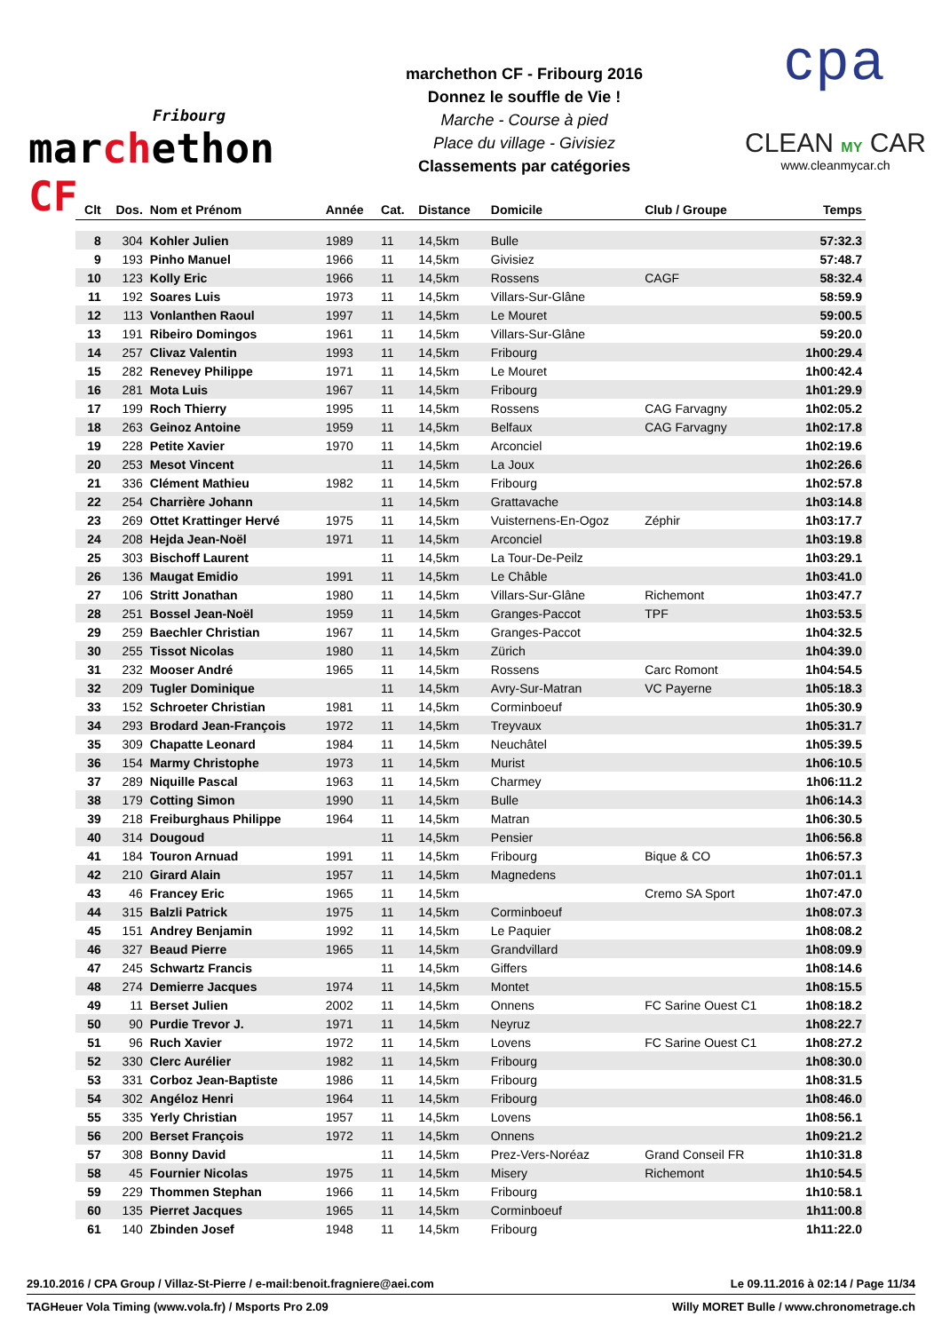Fribourg
marchethon CF
marchethon CF - Fribourg 2016
Donnez le souffle de Vie !
Marche - Course à pied
Place du village - Givisiez
Classements par catégories
cpa
CLEAN MY CAR
www.cleanmycar.ch
| Clt | Dos. | Nom et Prénom | Année | Cat. | Distance | Domicile | Club / Groupe | Temps |
| --- | --- | --- | --- | --- | --- | --- | --- | --- |
| 8 | 304 | Kohler Julien | 1989 | 11 | 14,5km | Bulle | | 57:32.3 |
| 9 | 193 | Pinho Manuel | 1966 | 11 | 14,5km | Givisiez | | 57:48.7 |
| 10 | 123 | Kolly Eric | 1966 | 11 | 14,5km | Rossens | CAGF | 58:32.4 |
| 11 | 192 | Soares Luis | 1973 | 11 | 14,5km | Villars-Sur-Glâne | | 58:59.9 |
| 12 | 113 | Vonlanthen Raoul | 1997 | 11 | 14,5km | Le Mouret | | 59:00.5 |
| 13 | 191 | Ribeiro Domingos | 1961 | 11 | 14,5km | Villars-Sur-Glâne | | 59:20.0 |
| 14 | 257 | Clivaz Valentin | 1993 | 11 | 14,5km | Fribourg | | 1h00:29.4 |
| 15 | 282 | Renevey Philippe | 1971 | 11 | 14,5km | Le Mouret | | 1h00:42.4 |
| 16 | 281 | Mota Luis | 1967 | 11 | 14,5km | Fribourg | | 1h01:29.9 |
| 17 | 199 | Roch Thierry | 1995 | 11 | 14,5km | Rossens | CAG Farvagny | 1h02:05.2 |
| 18 | 263 | Geinoz Antoine | 1959 | 11 | 14,5km | Belfaux | CAG Farvagny | 1h02:17.8 |
| 19 | 228 | Petite Xavier | 1970 | 11 | 14,5km | Arconciel | | 1h02:19.6 |
| 20 | 253 | Mesot Vincent | | 11 | 14,5km | La Joux | | 1h02:26.6 |
| 21 | 336 | Clément Mathieu | 1982 | 11 | 14,5km | Fribourg | | 1h02:57.8 |
| 22 | 254 | Charrière Johann | | 11 | 14,5km | Grattavache | | 1h03:14.8 |
| 23 | 269 | Ottet Krattinger Hervé | 1975 | 11 | 14,5km | Vuisternens-En-Ogoz | Zéphir | 1h03:17.7 |
| 24 | 208 | Hejda Jean-Noël | 1971 | 11 | 14,5km | Arconciel | | 1h03:19.8 |
| 25 | 303 | Bischoff Laurent | | 11 | 14,5km | La Tour-De-Peilz | | 1h03:29.1 |
| 26 | 136 | Maugat Emidio | 1991 | 11 | 14,5km | Le Châble | | 1h03:41.0 |
| 27 | 106 | Stritt Jonathan | 1980 | 11 | 14,5km | Villars-Sur-Glâne | Richemont | 1h03:47.7 |
| 28 | 251 | Bossel Jean-Noël | 1959 | 11 | 14,5km | Granges-Paccot | TPF | 1h03:53.5 |
| 29 | 259 | Baechler Christian | 1967 | 11 | 14,5km | Granges-Paccot | | 1h04:32.5 |
| 30 | 255 | Tissot Nicolas | 1980 | 11 | 14,5km | Zürich | | 1h04:39.0 |
| 31 | 232 | Mooser André | 1965 | 11 | 14,5km | Rossens | Carc Romont | 1h04:54.5 |
| 32 | 209 | Tugler Dominique | | 11 | 14,5km | Avry-Sur-Matran | VC Payerne | 1h05:18.3 |
| 33 | 152 | Schroeter Christian | 1981 | 11 | 14,5km | Corminboeuf | | 1h05:30.9 |
| 34 | 293 | Brodard Jean-François | 1972 | 11 | 14,5km | Treyvaux | | 1h05:31.7 |
| 35 | 309 | Chapatte Leonard | 1984 | 11 | 14,5km | Neuchâtel | | 1h05:39.5 |
| 36 | 154 | Marmy Christophe | 1973 | 11 | 14,5km | Murist | | 1h06:10.5 |
| 37 | 289 | Niquille Pascal | 1963 | 11 | 14,5km | Charmey | | 1h06:11.2 |
| 38 | 179 | Cotting Simon | 1990 | 11 | 14,5km | Bulle | | 1h06:14.3 |
| 39 | 218 | Freiburghaus Philippe | 1964 | 11 | 14,5km | Matran | | 1h06:30.5 |
| 40 | 314 | Dougoud | | 11 | 14,5km | Pensier | | 1h06:56.8 |
| 41 | 184 | Touron Arnuad | 1991 | 11 | 14,5km | Fribourg | Bique & CO | 1h06:57.3 |
| 42 | 210 | Girard Alain | 1957 | 11 | 14,5km | Magnedens | | 1h07:01.1 |
| 43 | 46 | Francey Eric | 1965 | 11 | 14,5km | | Cremo SA Sport | 1h07:47.0 |
| 44 | 315 | Balzli Patrick | 1975 | 11 | 14,5km | Corminboeuf | | 1h08:07.3 |
| 45 | 151 | Andrey Benjamin | 1992 | 11 | 14,5km | Le Paquier | | 1h08:08.2 |
| 46 | 327 | Beaud Pierre | 1965 | 11 | 14,5km | Grandvillard | | 1h08:09.9 |
| 47 | 245 | Schwartz Francis | | 11 | 14,5km | Giffers | | 1h08:14.6 |
| 48 | 274 | Demierre Jacques | 1974 | 11 | 14,5km | Montet | | 1h08:15.5 |
| 49 | 11 | Berset Julien | 2002 | 11 | 14,5km | Onnens | FC Sarine Ouest C1 | 1h08:18.2 |
| 50 | 90 | Purdie Trevor J. | 1971 | 11 | 14,5km | Neyruz | | 1h08:22.7 |
| 51 | 96 | Ruch Xavier | 1972 | 11 | 14,5km | Lovens | FC Sarine Ouest C1 | 1h08:27.2 |
| 52 | 330 | Clerc Aurélier | 1982 | 11 | 14,5km | Fribourg | | 1h08:30.0 |
| 53 | 331 | Corboz Jean-Baptiste | 1986 | 11 | 14,5km | Fribourg | | 1h08:31.5 |
| 54 | 302 | Angéloz Henri | 1964 | 11 | 14,5km | Fribourg | | 1h08:46.0 |
| 55 | 335 | Yerly Christian | 1957 | 11 | 14,5km | Lovens | | 1h08:56.1 |
| 56 | 200 | Berset François | 1972 | 11 | 14,5km | Onnens | | 1h09:21.2 |
| 57 | 308 | Bonny David | | 11 | 14,5km | Prez-Vers-Noréaz | Grand Conseil FR | 1h10:31.8 |
| 58 | 45 | Fournier Nicolas | 1975 | 11 | 14,5km | Misery | Richemont | 1h10:54.5 |
| 59 | 229 | Thommen Stephan | 1966 | 11 | 14,5km | Fribourg | | 1h10:58.1 |
| 60 | 135 | Pierret Jacques | 1965 | 11 | 14,5km | Corminboeuf | | 1h11:00.8 |
| 61 | 140 | Zbinden Josef | 1948 | 11 | 14,5km | Fribourg | | 1h11:22.0 |
29.10.2016 / CPA Group / Villaz-St-Pierre / e-mail:benoit.fragniere@aei.com Le 09.11.2016 à 02:14 / Page 11/34
TAGHeuer Vola Timing (www.vola.fr) / Msports Pro 2.09 Willy MORET Bulle / www.chronometrage.ch